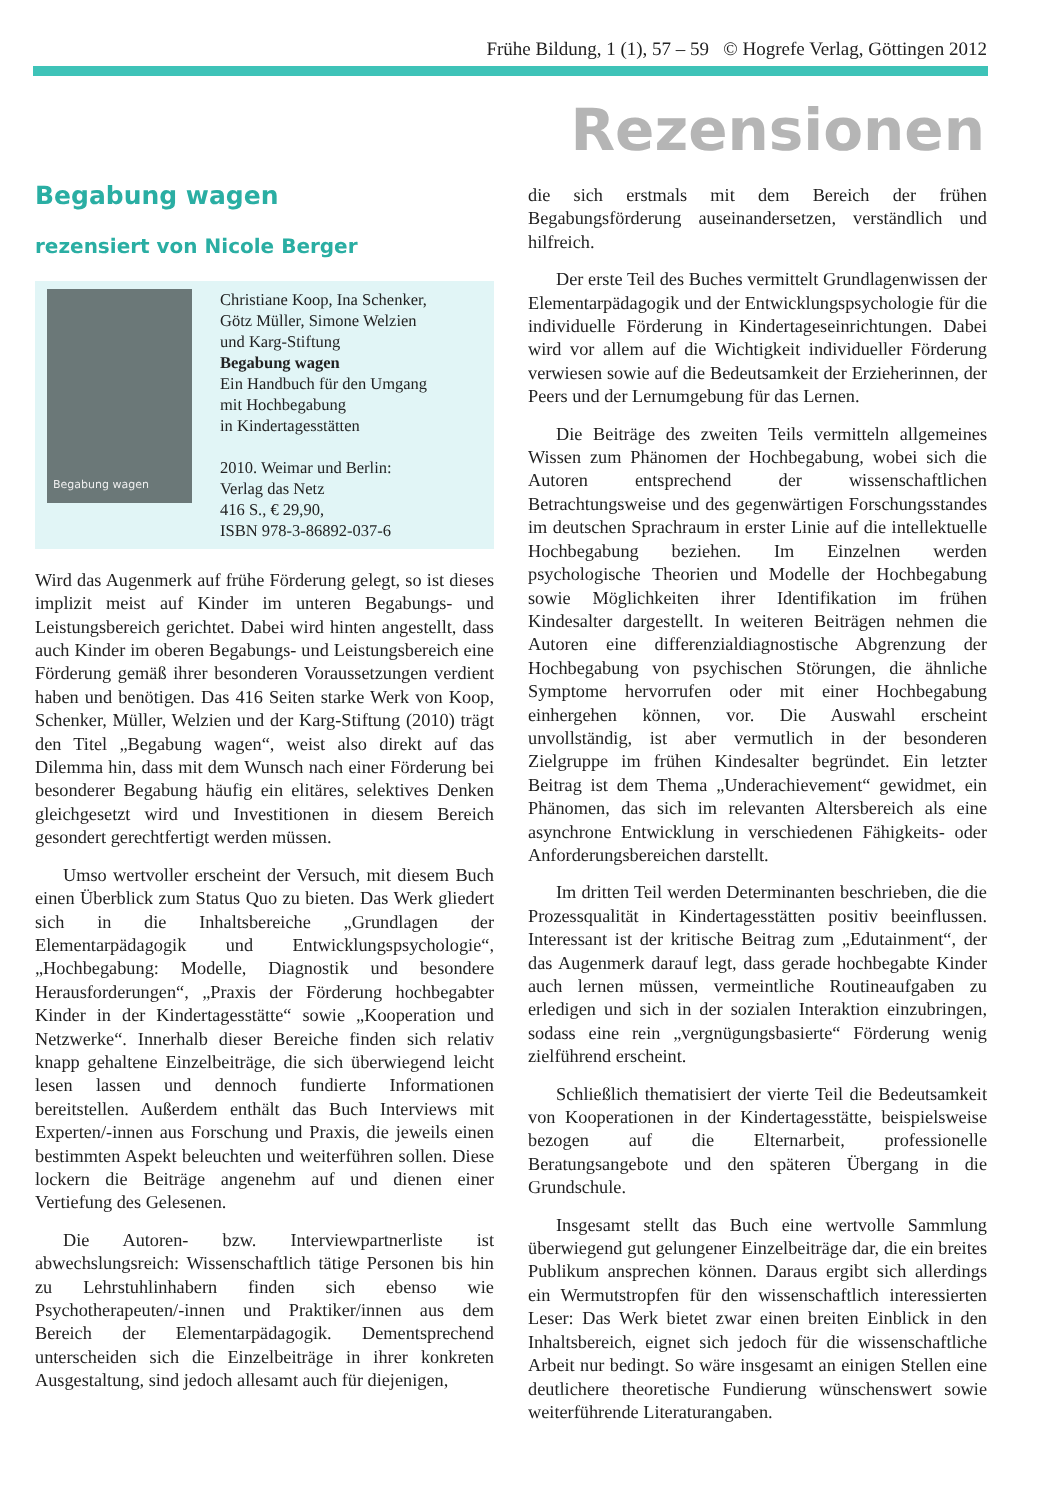Frühe Bildung, 1 (1), 57 – 59 © Hogrefe Verlag, Göttingen 2012
Rezensionen
Begabung wagen
rezensiert von Nicole Berger
Begabung wagen
Christiane Koop, Ina Schenker,
Götz Müller, Simone Welzien
und Karg-Stiftung
Begabung wagen
Ein Handbuch für den Umgang
mit Hochbegabung
in Kindertagesstätten
2010. Weimar und Berlin:
Verlag das Netz
416 S., € 29,90,
ISBN 978-3-86892-037-6
Wird das Augenmerk auf frühe Förderung gelegt, so ist dieses implizit meist auf Kinder im unteren Begabungs- und Leistungsbereich gerichtet. Dabei wird hinten angestellt, dass auch Kinder im oberen Begabungs- und Leistungsbereich eine Förderung gemäß ihrer besonderen Voraussetzungen verdient haben und benötigen. Das 416 Seiten starke Werk von Koop, Schenker, Müller, Welzien und der Karg-Stiftung (2010) trägt den Titel „Begabung wagen“, weist also direkt auf das Dilemma hin, dass mit dem Wunsch nach einer Förderung bei besonderer Begabung häufig ein elitäres, selektives Denken gleichgesetzt wird und Investitionen in diesem Bereich gesondert gerechtfertigt werden müssen.
Umso wertvoller erscheint der Versuch, mit diesem Buch einen Überblick zum Status Quo zu bieten. Das Werk gliedert sich in die Inhaltsbereiche „Grundlagen der Elementarpädagogik und Entwicklungspsychologie“, „Hochbegabung: Modelle, Diagnostik und besondere Herausforderungen“, „Praxis der Förderung hochbegabter Kinder in der Kindertagesstätte“ sowie „Kooperation und Netzwerke“. Innerhalb dieser Bereiche finden sich relativ knapp gehaltene Einzelbeiträge, die sich überwiegend leicht lesen lassen und dennoch fundierte Informationen bereitstellen. Außerdem enthält das Buch Interviews mit Experten/-innen aus Forschung und Praxis, die jeweils einen bestimmten Aspekt beleuchten und weiterführen sollen. Diese lockern die Beiträge angenehm auf und dienen einer Vertiefung des Gelesenen.
Die Autoren- bzw. Interviewpartnerliste ist abwechslungsreich: Wissenschaftlich tätige Personen bis hin zu Lehrstuhlinhabern finden sich ebenso wie Psychotherapeuten/-innen und Praktiker/innen aus dem Bereich der Elementarpädagogik. Dementsprechend unterscheiden sich die Einzelbeiträge in ihrer konkreten Ausgestaltung, sind jedoch allesamt auch für diejenigen,
die sich erstmals mit dem Bereich der frühen Begabungsförderung auseinandersetzen, verständlich und hilfreich.
Der erste Teil des Buches vermittelt Grundlagenwissen der Elementarpädagogik und der Entwicklungspsychologie für die individuelle Förderung in Kindertageseinrichtungen. Dabei wird vor allem auf die Wichtigkeit individueller Förderung verwiesen sowie auf die Bedeutsamkeit der Erzieherinnen, der Peers und der Lernumgebung für das Lernen.
Die Beiträge des zweiten Teils vermitteln allgemeines Wissen zum Phänomen der Hochbegabung, wobei sich die Autoren entsprechend der wissenschaftlichen Betrachtungsweise und des gegenwärtigen Forschungsstandes im deutschen Sprachraum in erster Linie auf die intellektuelle Hochbegabung beziehen. Im Einzelnen werden psychologische Theorien und Modelle der Hochbegabung sowie Möglichkeiten ihrer Identifikation im frühen Kindesalter dargestellt. In weiteren Beiträgen nehmen die Autoren eine differenzialdiagnostische Abgrenzung der Hochbegabung von psychischen Störungen, die ähnliche Symptome hervorrufen oder mit einer Hochbegabung einhergehen können, vor. Die Auswahl erscheint unvollständig, ist aber vermutlich in der besonderen Zielgruppe im frühen Kindesalter begründet. Ein letzter Beitrag ist dem Thema „Underachievement“ gewidmet, ein Phänomen, das sich im relevanten Altersbereich als eine asynchrone Entwicklung in verschiedenen Fähigkeits- oder Anforderungsbereichen darstellt.
Im dritten Teil werden Determinanten beschrieben, die die Prozessqualität in Kindertagesstätten positiv beeinflussen. Interessant ist der kritische Beitrag zum „Edutainment“, der das Augenmerk darauf legt, dass gerade hochbegabte Kinder auch lernen müssen, vermeintliche Routineaufgaben zu erledigen und sich in der sozialen Interaktion einzubringen, sodass eine rein „vergnügungsbasierte“ Förderung wenig zielführend erscheint.
Schließlich thematisiert der vierte Teil die Bedeutsamkeit von Kooperationen in der Kindertagesstätte, beispielsweise bezogen auf die Elternarbeit, professionelle Beratungsangebote und den späteren Übergang in die Grundschule.
Insgesamt stellt das Buch eine wertvolle Sammlung überwiegend gut gelungener Einzelbeiträge dar, die ein breites Publikum ansprechen können. Daraus ergibt sich allerdings ein Wermutstropfen für den wissenschaftlich interessierten Leser: Das Werk bietet zwar einen breiten Einblick in den Inhaltsbereich, eignet sich jedoch für die wissenschaftliche Arbeit nur bedingt. So wäre insgesamt an einigen Stellen eine deutlichere theoretische Fundierung wünschenswert sowie weiterführende Literaturangaben.